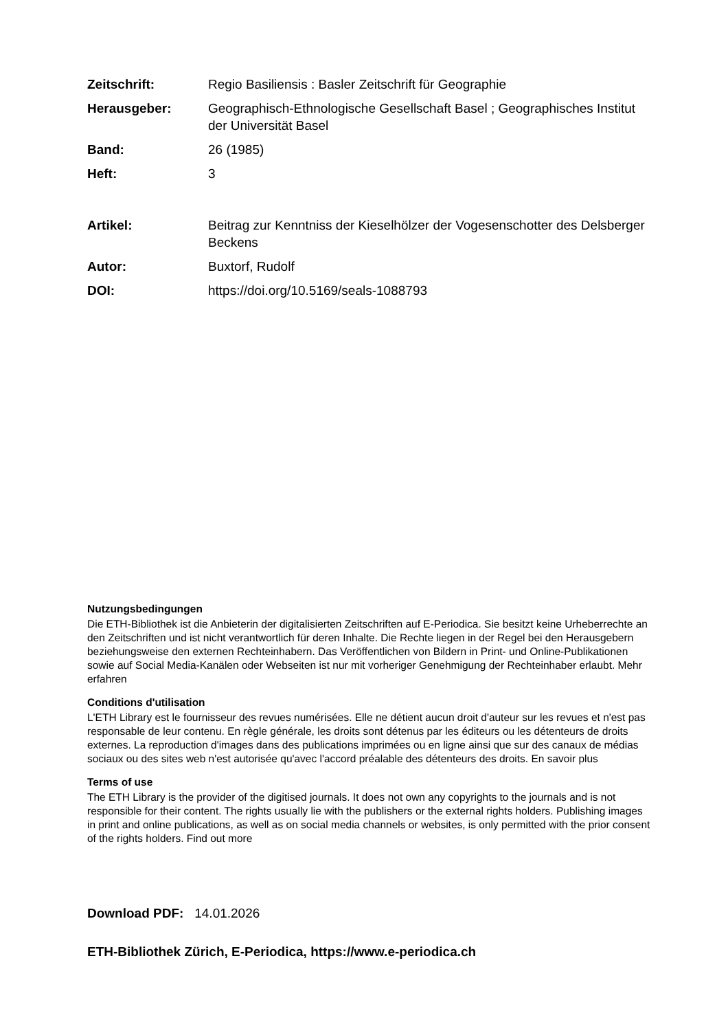Zeitschrift: Regio Basiliensis : Basler Zeitschrift für Geographie
Herausgeber: Geographisch-Ethnologische Gesellschaft Basel ; Geographisches Institut der Universität Basel
Band: 26 (1985)
Heft: 3
Artikel: Beitrag zur Kenntniss der Kieselhölzer der Vogesenschotter des Delsberger Beckens
Autor: Buxtorf, Rudolf
DOI: https://doi.org/10.5169/seals-1088793
Nutzungsbedingungen
Die ETH-Bibliothek ist die Anbieterin der digitalisierten Zeitschriften auf E-Periodica. Sie besitzt keine Urheberrechte an den Zeitschriften und ist nicht verantwortlich für deren Inhalte. Die Rechte liegen in der Regel bei den Herausgebern beziehungsweise den externen Rechteinhabern. Das Veröffentlichen von Bildern in Print- und Online-Publikationen sowie auf Social Media-Kanälen oder Webseiten ist nur mit vorheriger Genehmigung der Rechteinhaber erlaubt. Mehr erfahren
Conditions d'utilisation
L'ETH Library est le fournisseur des revues numérisées. Elle ne détient aucun droit d'auteur sur les revues et n'est pas responsable de leur contenu. En règle générale, les droits sont détenus par les éditeurs ou les détenteurs de droits externes. La reproduction d'images dans des publications imprimées ou en ligne ainsi que sur des canaux de médias sociaux ou des sites web n'est autorisée qu'avec l'accord préalable des détenteurs des droits. En savoir plus
Terms of use
The ETH Library is the provider of the digitised journals. It does not own any copyrights to the journals and is not responsible for their content. The rights usually lie with the publishers or the external rights holders. Publishing images in print and online publications, as well as on social media channels or websites, is only permitted with the prior consent of the rights holders. Find out more
Download PDF: 14.01.2026
ETH-Bibliothek Zürich, E-Periodica, https://www.e-periodica.ch